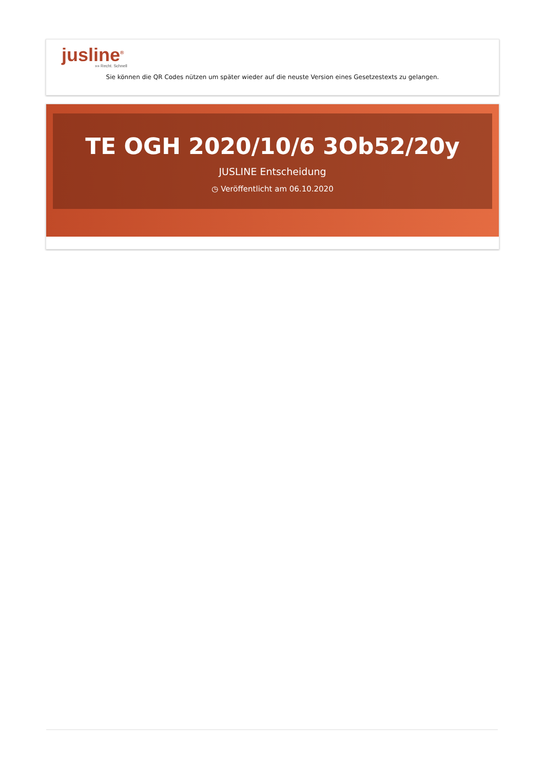jusline<sup>®</sup>
»» Recht. Schnell
Sie können die QR Codes nützen um später wieder auf die neuste Version eines Gesetzestexts zu gelangen.
TE OGH 2020/10/6 3Ob52/20y
JUSLINE Entscheidung
◷ Veröffentlicht am 06.10.2020